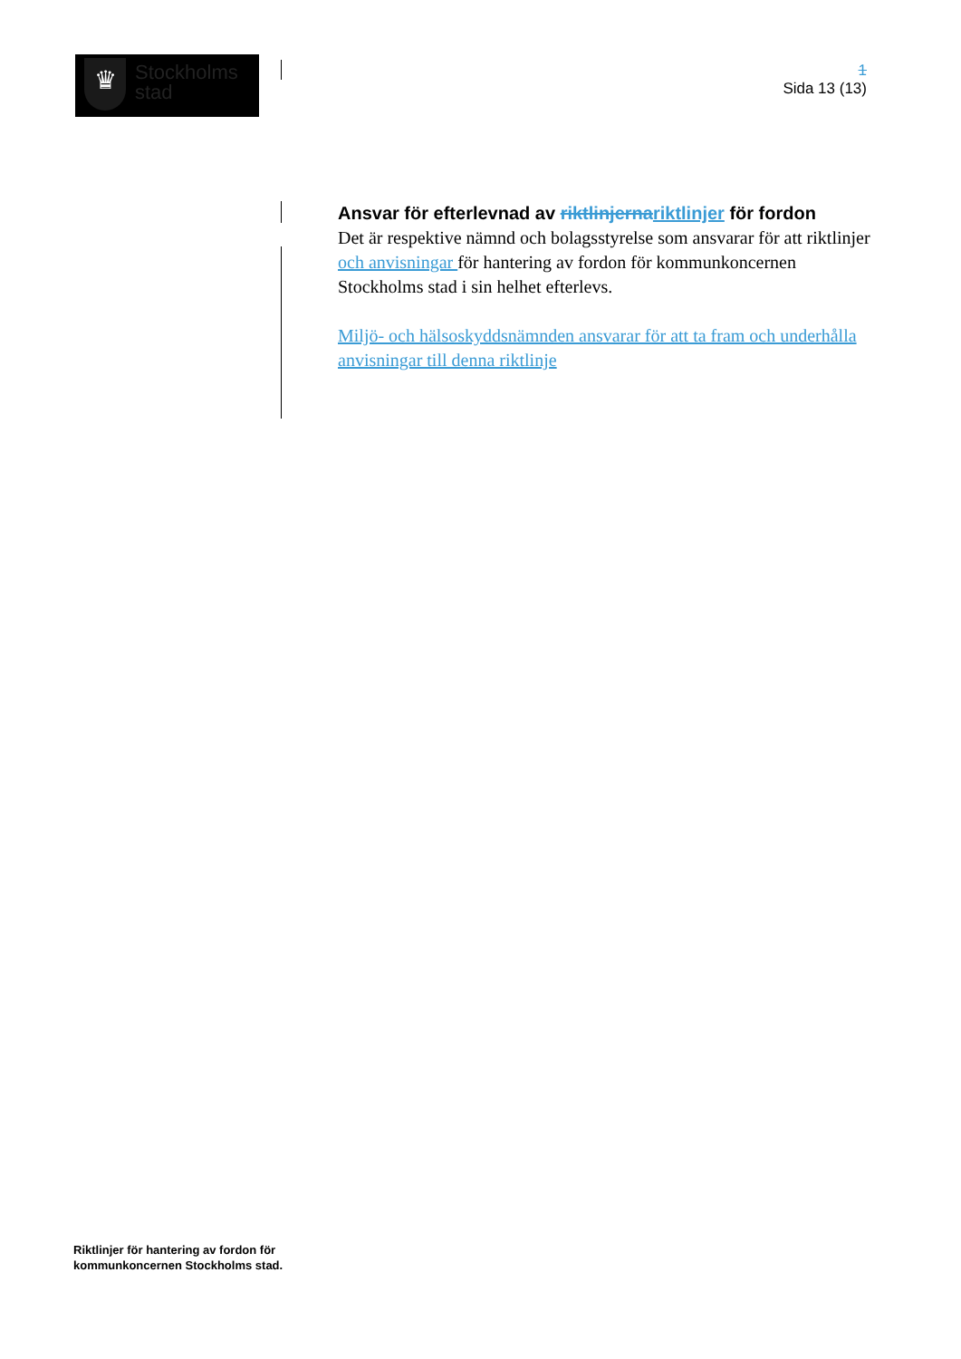♛
Stockholms
stad
1
Sida 13 (13)
Ansvar för efterlevnad av riktlinjernariktlinjer för fordon
Det är respektive nämnd och bolagsstyrelse som ansvarar för att riktlinjer och anvisningar för hantering av fordon för kommunkoncernen Stockholms stad i sin helhet efterlevs.
Miljö- och hälsoskyddsnämnden ansvarar för att ta fram och underhålla anvisningar till denna riktlinje
Riktlinjer för hantering av fordon för
kommunkoncernen Stockholms stad.